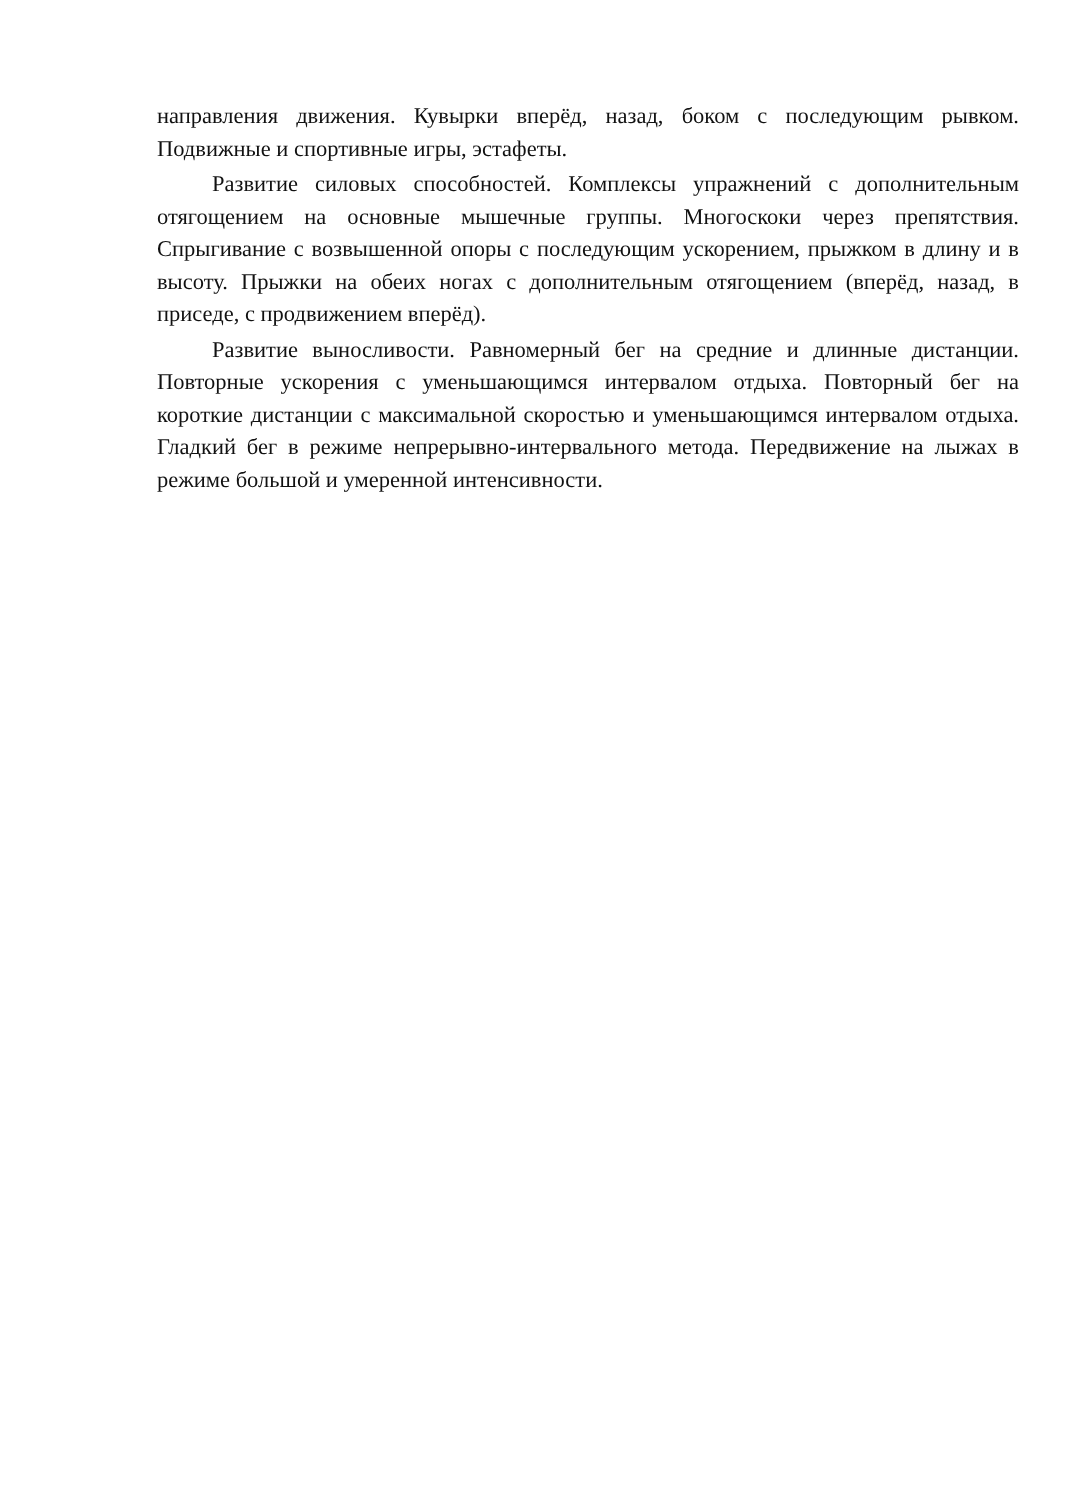направления движения. Кувырки вперёд, назад, боком с последующим рывком. Подвижные и спортивные игры, эстафеты.
Развитие силовых способностей. Комплексы упражнений с дополнительным отягощением на основные мышечные группы. Многоскоки через препятствия. Спрыгивание с возвышенной опоры с последующим ускорением, прыжком в длину и в высоту. Прыжки на обеих ногах с дополнительным отягощением (вперёд, назад, в приседе, с продвижением вперёд).
Развитие выносливости. Равномерный бег на средние и длинные дистанции. Повторные ускорения с уменьшающимся интервалом отдыха. Повторный бег на короткие дистанции с максимальной скоростью и уменьшающимся интервалом отдыха. Гладкий бег в режиме непрерывно-интервального метода. Передвижение на лыжах в режиме большой и умеренной интенсивности.